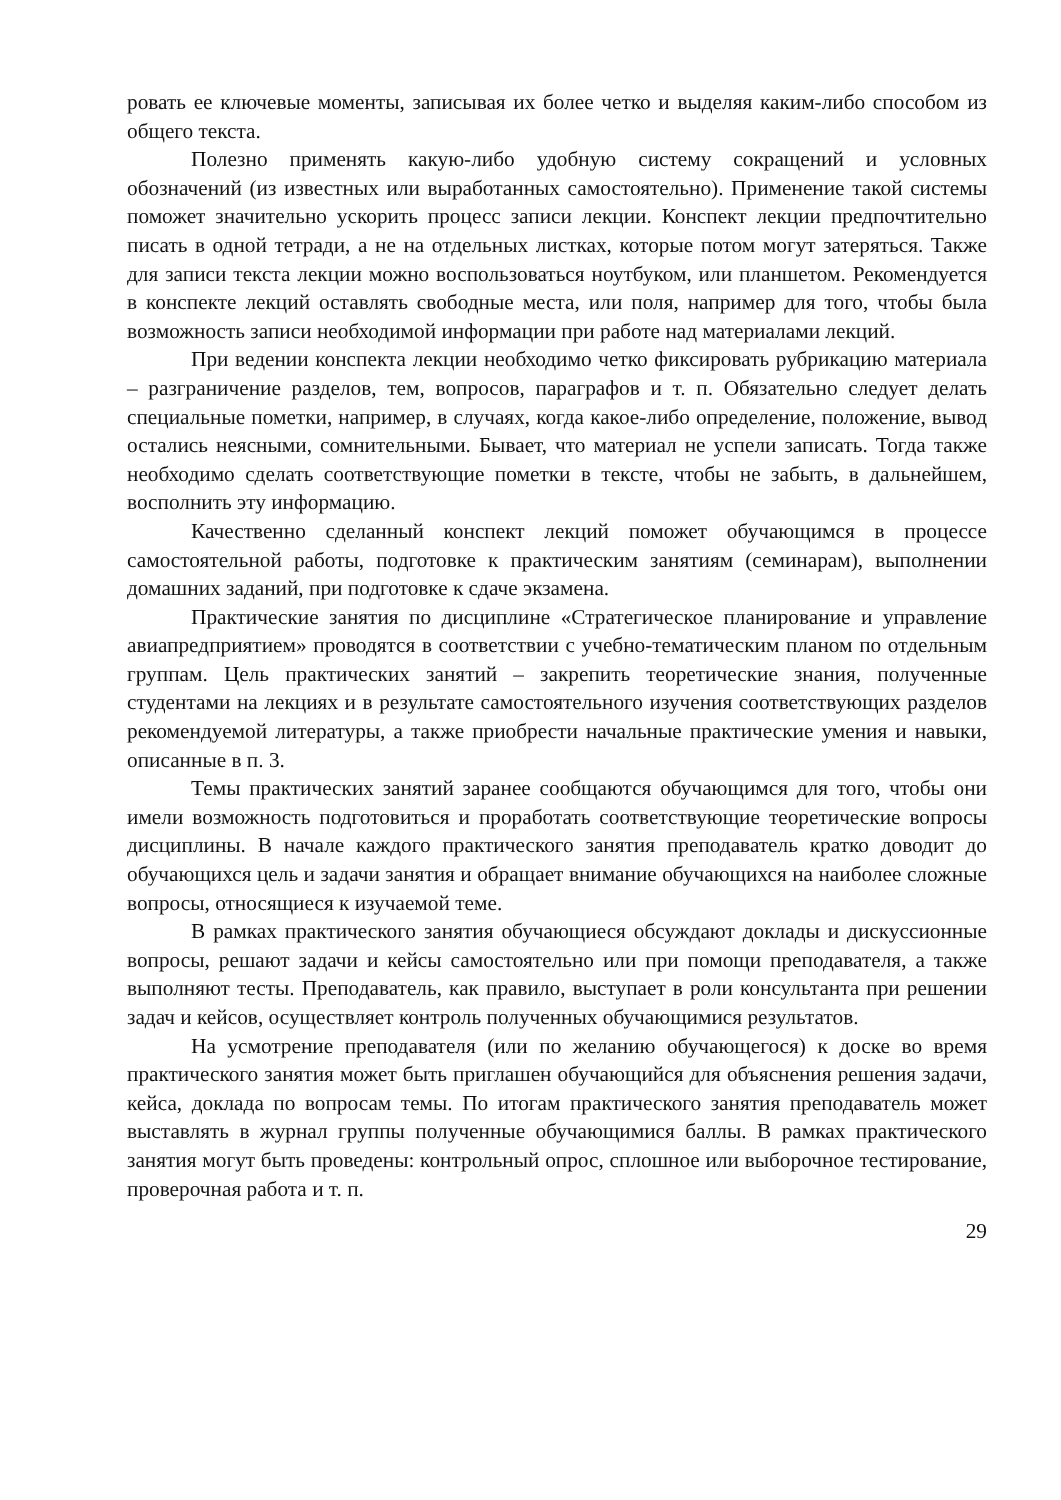ровать ее ключевые моменты, записывая их более четко и выделяя каким-либо способом из общего текста.
Полезно применять какую-либо удобную систему сокращений и условных обозначений (из известных или выработанных самостоятельно). Применение такой системы поможет значительно ускорить процесс записи лекции. Конспект лекции предпочтительно писать в одной тетради, а не на отдельных листках, которые потом могут затеряться. Также для записи текста лекции можно воспользоваться ноутбуком, или планшетом. Рекомендуется в конспекте лекций оставлять свободные места, или поля, например для того, чтобы была возможность записи необходимой информации при работе над материалами лекций.
При ведении конспекта лекции необходимо четко фиксировать рубрикацию материала – разграничение разделов, тем, вопросов, параграфов и т. п. Обязательно следует делать специальные пометки, например, в случаях, когда какое-либо определение, положение, вывод остались неясными, сомнительными. Бывает, что материал не успели записать. Тогда также необходимо сделать соответствующие пометки в тексте, чтобы не забыть, в дальнейшем, восполнить эту информацию.
Качественно сделанный конспект лекций поможет обучающимся в процессе самостоятельной работы, подготовке к практическим занятиям (семинарам), выполнении домашних заданий, при подготовке к сдаче экзамена.
Практические занятия по дисциплине «Стратегическое планирование и управление авиапредприятием» проводятся в соответствии с учебно-тематическим планом по отдельным группам. Цель практических занятий – закрепить теоретические знания, полученные студентами на лекциях и в результате самостоятельного изучения соответствующих разделов рекомендуемой литературы, а также приобрести начальные практические умения и навыки, описанные в п. 3.
Темы практических занятий заранее сообщаются обучающимся для того, чтобы они имели возможность подготовиться и проработать соответствующие теоретические вопросы дисциплины. В начале каждого практического занятия преподаватель кратко доводит до обучающихся цель и задачи занятия и обращает внимание обучающихся на наиболее сложные вопросы, относящиеся к изучаемой теме.
В рамках практического занятия обучающиеся обсуждают доклады и дискуссионные вопросы, решают задачи и кейсы самостоятельно или при помощи преподавателя, а также выполняют тесты. Преподаватель, как правило, выступает в роли консультанта при решении задач и кейсов, осуществляет контроль полученных обучающимися результатов.
На усмотрение преподавателя (или по желанию обучающегося) к доске во время практического занятия может быть приглашен обучающийся для объяснения решения задачи, кейса, доклада по вопросам темы. По итогам практического занятия преподаватель может выставлять в журнал группы полученные обучающимися баллы. В рамках практического занятия могут быть проведены: контрольный опрос, сплошное или выборочное тестирование, проверочная работа и т. п.
29